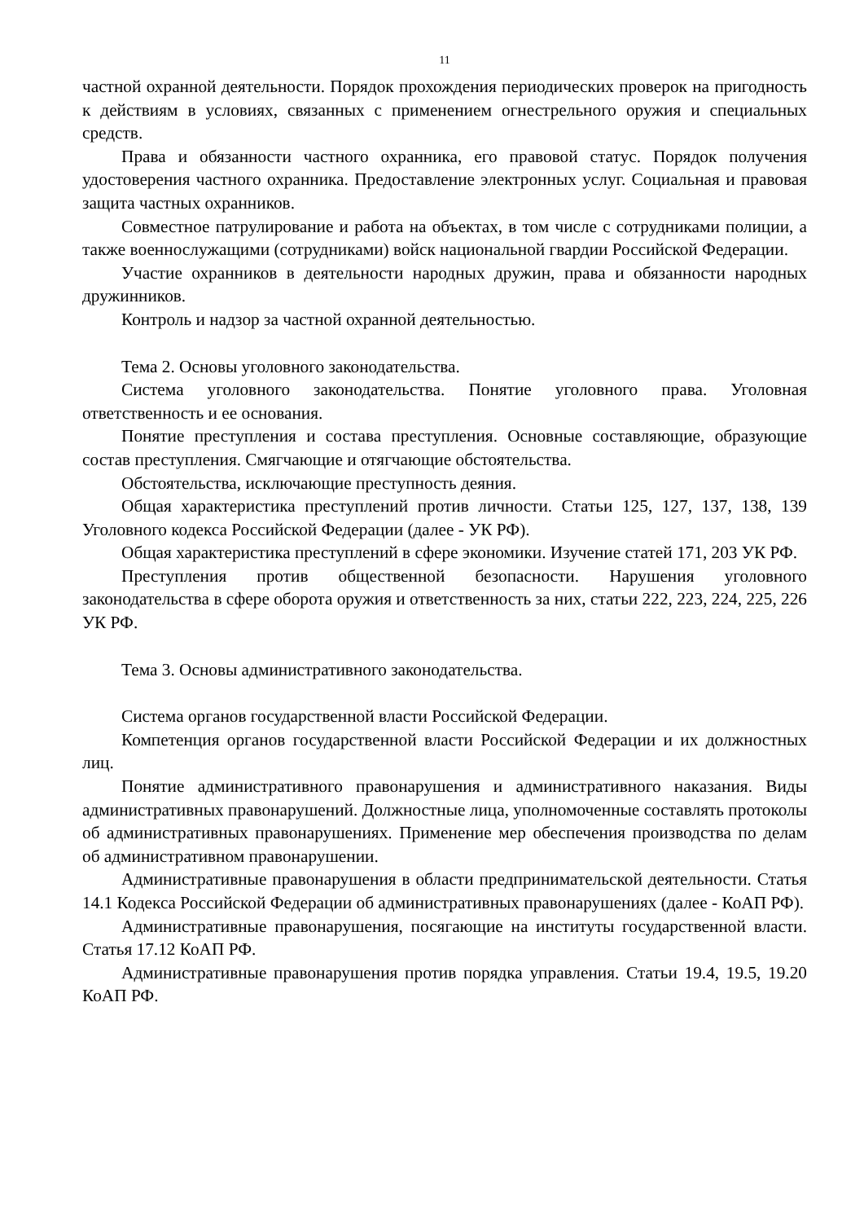11
частной охранной деятельности. Порядок прохождения периодических проверок на пригодность к действиям в условиях, связанных с применением огнестрельного оружия и специальных средств.
Права и обязанности частного охранника, его правовой статус. Порядок получения удостоверения частного охранника. Предоставление электронных услуг. Социальная и правовая защита частных охранников.
Совместное патрулирование и работа на объектах, в том числе с сотрудниками полиции, а также военнослужащими (сотрудниками) войск национальной гвардии Российской Федерации.
Участие охранников в деятельности народных дружин, права и обязанности народных дружинников.
Контроль и надзор за частной охранной деятельностью.
Тема 2. Основы уголовного законодательства.
Система уголовного законодательства. Понятие уголовного права. Уголовная ответственность и ее основания.
Понятие преступления и состава преступления. Основные составляющие, образующие состав преступления. Смягчающие и отягчающие обстоятельства.
Обстоятельства, исключающие преступность деяния.
Общая характеристика преступлений против личности. Статьи 125, 127, 137, 138, 139 Уголовного кодекса Российской Федерации (далее - УК РФ).
Общая характеристика преступлений в сфере экономики. Изучение статей 171, 203 УК РФ.
Преступления против общественной безопасности. Нарушения уголовного законодательства в сфере оборота оружия и ответственность за них, статьи 222, 223, 224, 225, 226 УК РФ.
Тема 3. Основы административного законодательства.
Система органов государственной власти Российской Федерации.
Компетенция органов государственной власти Российской Федерации и их должностных лиц.
Понятие административного правонарушения и административного наказания. Виды административных правонарушений. Должностные лица, уполномоченные составлять протоколы об административных правонарушениях. Применение мер обеспечения производства по делам об административном правонарушении.
Административные правонарушения в области предпринимательской деятельности. Статья 14.1 Кодекса Российской Федерации об административных правонарушениях (далее - КоАП РФ).
Административные правонарушения, посягающие на институты государственной власти. Статья 17.12 КоАП РФ.
Административные правонарушения против порядка управления. Статьи 19.4, 19.5, 19.20 КоАП РФ.